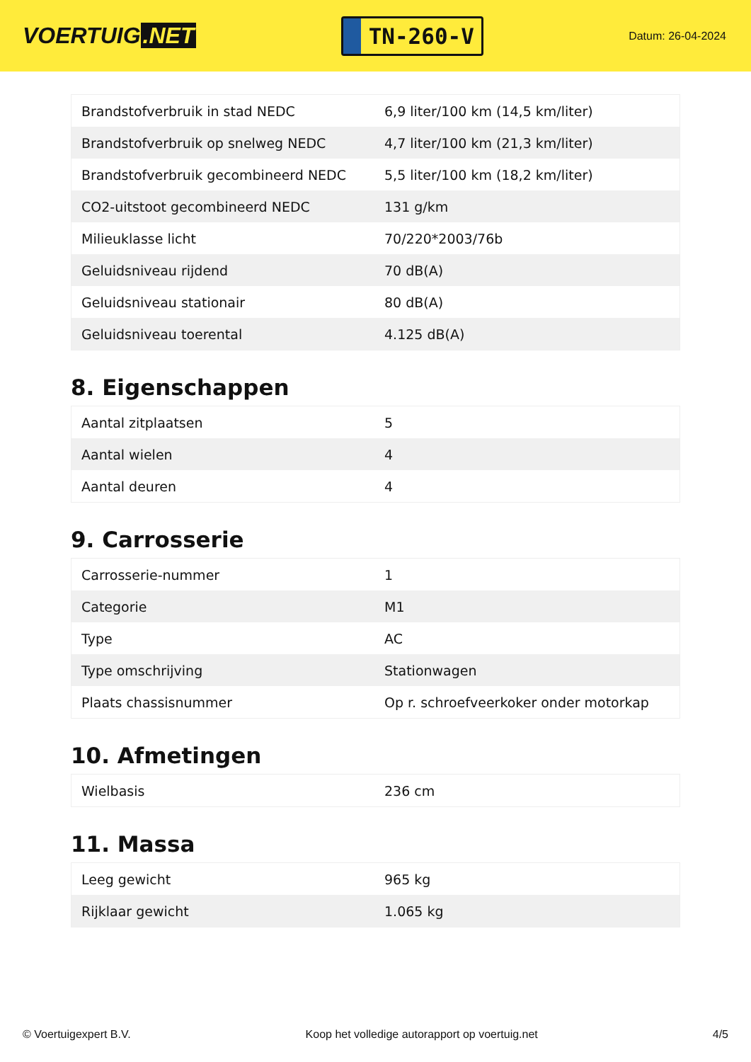VOERTUIG.NET
TN-260-V
Datum: 26-04-2024
| Brandstofverbruik in stad NEDC | 6,9 liter/100 km (14,5 km/liter) |
| Brandstofverbruik op snelweg NEDC | 4,7 liter/100 km (21,3 km/liter) |
| Brandstofverbruik gecombineerd NEDC | 5,5 liter/100 km (18,2 km/liter) |
| CO2-uitstoot gecombineerd NEDC | 131 g/km |
| Milieuklasse licht | 70/220*2003/76b |
| Geluidsniveau rijdend | 70 dB(A) |
| Geluidsniveau stationair | 80 dB(A) |
| Geluidsniveau toerental | 4.125 dB(A) |
8. Eigenschappen
| Aantal zitplaatsen | 5 |
| Aantal wielen | 4 |
| Aantal deuren | 4 |
9. Carrosserie
| Carrosserie-nummer | 1 |
| Categorie | M1 |
| Type | AC |
| Type omschrijving | Stationwagen |
| Plaats chassisnummer | Op r. schroefveerkoker onder motorkap |
10. Afmetingen
| Wielbasis | 236 cm |
11. Massa
| Leeg gewicht | 965 kg |
| Rijklaar gewicht | 1.065 kg |
© Voertuigexpert B.V. Koop het volledige autorapport op voertuig.net 4/5